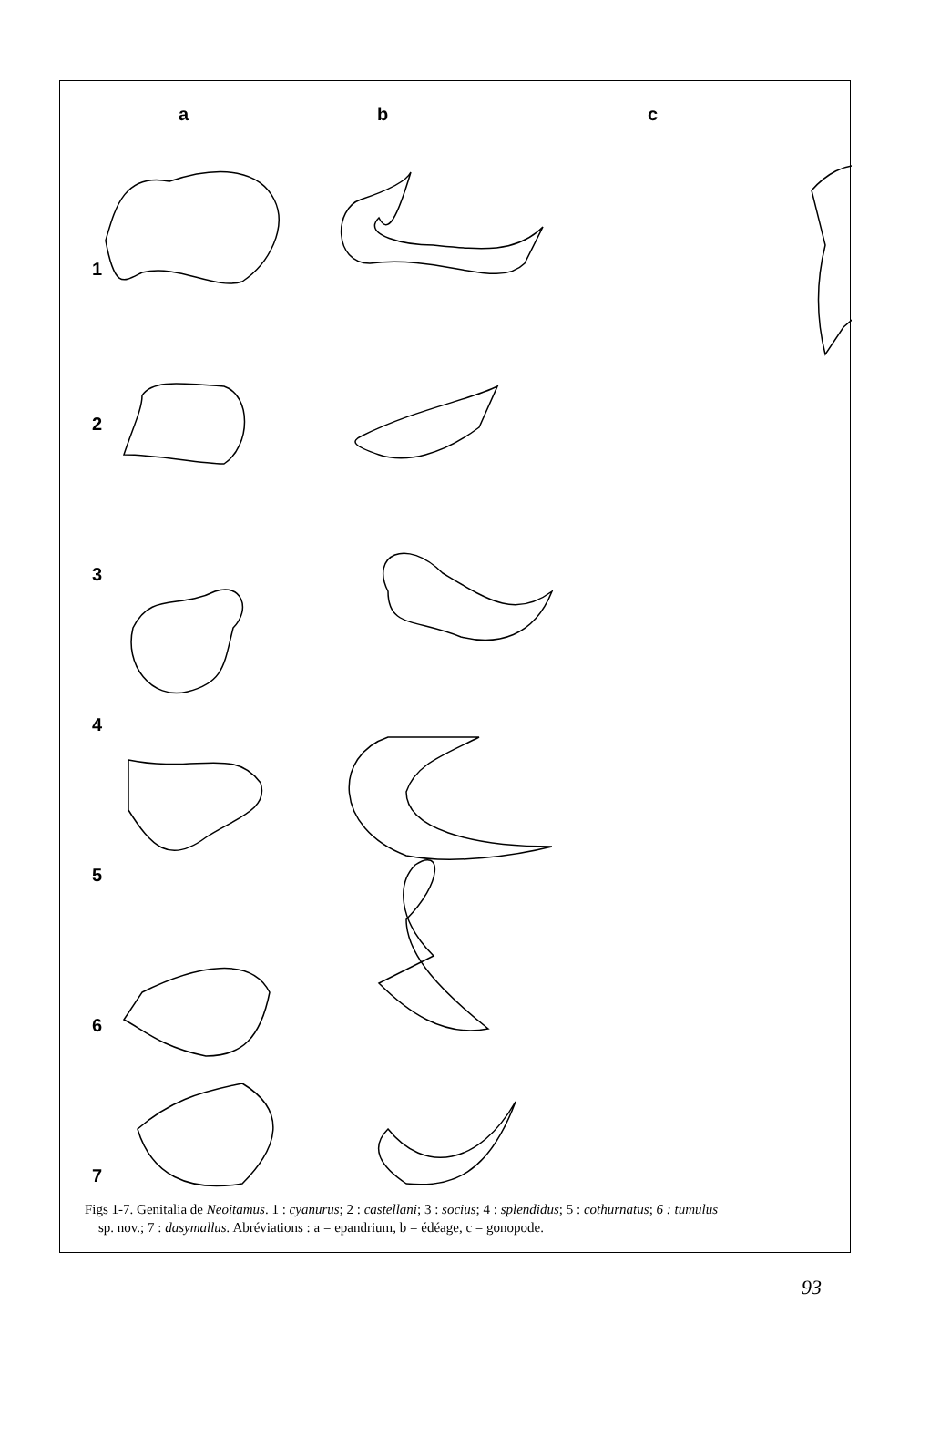a b c
1
2
3
4
5
6
7
Figs 1-7. Genitalia de Neoitamus. 1 : cyanurus; 2 : castellani; 3 : socius; 4 : splendidus; 5 : cothurnatus; 6 : tumulus
sp. nov.; 7 : dasymallus. Abréviations : a = epandrium, b = édéage, c = gonopode.
93